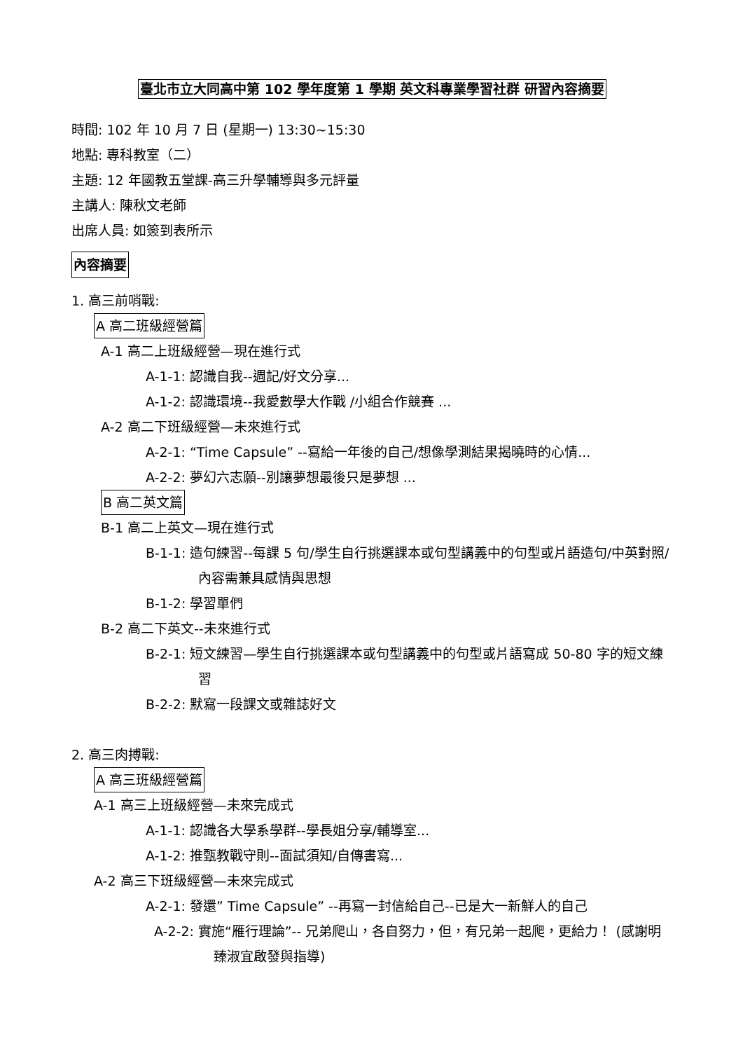臺北市立大同高中第 102 學年度第 1 學期 英文科專業學習社群 研習內容摘要
時間: 102 年 10 月 7 日 (星期一) 13:30~15:30
地點: 專科教室（二）
主題: 12 年國教五堂課-高三升學輔導與多元評量
主講人: 陳秋文老師
出席人員: 如簽到表所示
內容摘要
1. 高三前哨戰:
A 高二班級經營篇
A-1 高二上班級經營—現在進行式
A-1-1: 認識自我--週記/好文分享...
A-1-2: 認識環境--我愛數學大作戰 /小組合作競賽 ...
A-2 高二下班級經營—未來進行式
A-2-1: “Time Capsule” --寫給一年後的自己/想像學測結果揭曉時的心情...
A-2-2: 夢幻六志願--別讓夢想最後只是夢想 ...
B 高二英文篇
B-1 高二上英文—現在進行式
B-1-1: 造句練習--每課 5 句/學生自行挑選課本或句型講義中的句型或片語造句/中英對照/ 內容需兼具感情與思想
B-1-2: 學習單們
B-2 高二下英文--未來進行式
B-2-1: 短文練習—學生自行挑選課本或句型講義中的句型或片語寫成 50-80 字的短文練習
B-2-2: 默寫一段課文或雜誌好文
2. 高三肉搏戰:
A 高三班級經營篇
A-1 高三上班級經營—未來完成式
A-1-1: 認識各大學系學群--學長姐分享/輔導室...
A-1-2: 推甄教戰守則--面試須知/自傳書寫...
A-2 高三下班級經營—未來完成式
A-2-1: 發還” Time Capsule” --再寫一封信給自己--已是大一新鮮人的自己
A-2-2: 實施“雁行理論”-- 兄弟爬山，各自努力，但，有兄弟一起爬，更給力！ (感謝明臻淑宜啟發與指導)